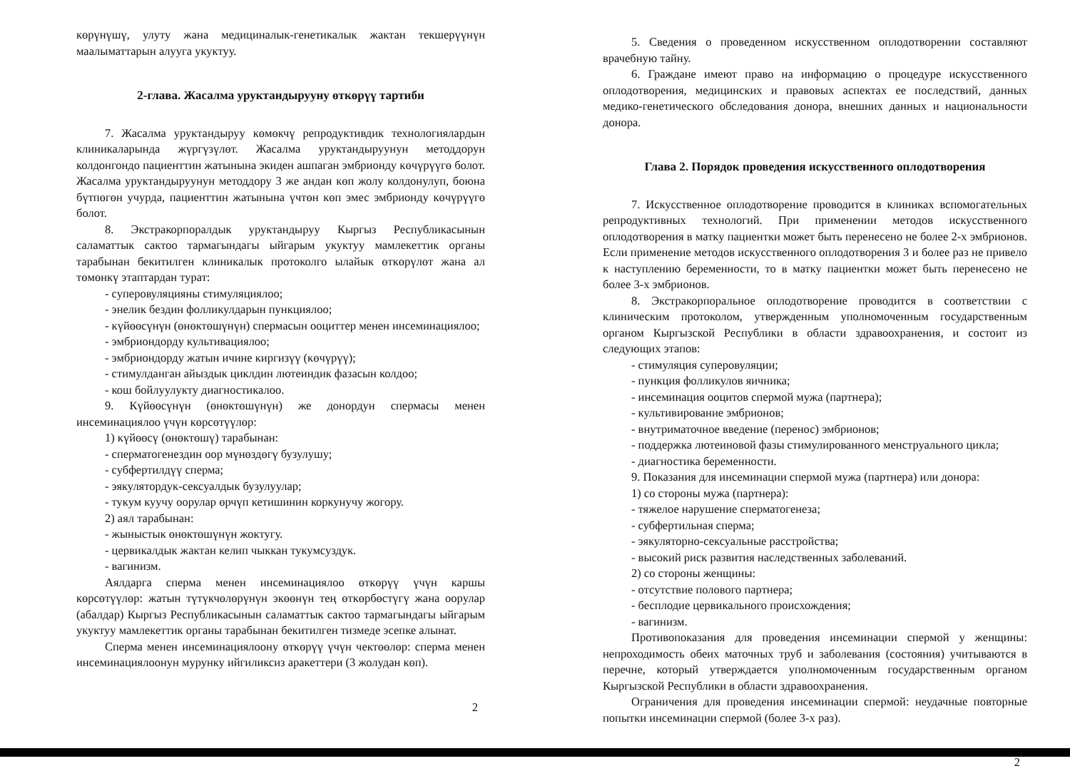көрүнүшү, улуту жана медициналык-генетикалык жактан текшерүүнүн маалыматтарын алууга укуктуу.
2-глава. Жасалма уруктандырууну өткөрүү тартиби
7. Жасалма уруктандыруу көмөкчү репродуктивдик технологиялардын клиникаларында жүргүзүлөт. Жасалма уруктандыруунун методдорун колдонгондо пациенттин жатынына экиден ашпаган эмбрионду көчүрүүгө болот. Жасалма уруктандыруунун методдору 3 же андан көп жолу колдонулуп, боюна бүтпөгөн учурда, пациенттин жатынына үчтөн көп эмес эмбрионду көчүрүүгө болот.
8. Экстракорпоралдык уруктандыруу Кыргыз Республикасынын саламаттык сактоо тармагындагы ыйгарым укуктуу мамлекеттик органы тарабынан бекитилген клиникалык протоколго ылайык өткөрүлөт жана ал төмөнкү этаптардан турат:
- суперовуляцияны стимуляциялоо;
- энелик бездин фолликулдарын пункциялоо;
- күйөөсүнүн (өнөктөшүнүн) спермасын ооциттер менен инсеминациялоо;
- эмбриондорду культивациялоо;
- эмбриондорду жатын ичине киргизүү (көчүрүү);
- стимулданган айыздык циклдин лютеиндик фазасын колдоо;
- кош бойлуулукту диагностикалоо.
9. Күйөөсүнүн (өнөктөшүнүн) же донордун спермасы менен инсеминациялоо үчүн көрсөтүүлөр:
1) күйөөсү (өнөктөшү) тарабынан:
- сперматогенездин оор мүнөздөгү бузулушу;
- субфертилдүү сперма;
- эякулятордук-сексуалдык бузулуулар;
- тукум куучу оорулар өрчүп кетишинин коркунучу жогору.
2) аял тарабынан:
- жыныстык өнөктөшүнүн жоктугу.
- цервикалдык жактан келип чыккан тукумсуздук.
- вагинизм.
Аялдарга сперма менен инсеминациялоо өткөрүү үчүн каршы көрсөтүүлөр: жатын түтүкчөлөрүнүн экөөнүн тең өткөрбөстүгү жана оорулар (абалдар) Кыргыз Республикасынын саламаттык сактоо тармагындагы ыйгарым укуктуу мамлекеттик органы тарабынан бекитилген тизмеде эсепке алынат.
Сперма менен инсеминациялоону өткөрүү үчүн чектөөлөр: сперма менен инсеминациялоонун мурунку ийгиликсиз аракеттери (3 жолудан көп).
2
5. Сведения о проведенном искусственном оплодотворении составляют врачебную тайну.
6. Граждане имеют право на информацию о процедуре искусственного оплодотворения, медицинских и правовых аспектах ее последствий, данных медико-генетического обследования донора, внешних данных и национальности донора.
Глава 2. Порядок проведения искусственного оплодотворения
7. Искусственное оплодотворение проводится в клиниках вспомогательных репродуктивных технологий. При применении методов искусственного оплодотворения в матку пациентки может быть перенесено не более 2-х эмбрионов. Если применение методов искусственного оплодотворения 3 и более раз не привело к наступлению беременности, то в матку пациентки может быть перенесено не более 3-х эмбрионов.
8. Экстракорпоральное оплодотворение проводится в соответствии с клиническим протоколом, утвержденным уполномоченным государственным органом Кыргызской Республики в области здравоохранения, и состоит из следующих этапов:
- стимуляция суперовуляции;
- пункция фолликулов яичника;
- инсеминация ооцитов спермой мужа (партнера);
- культивирование эмбрионов;
- внутриматочное введение (перенос) эмбрионов;
- поддержка лютеиновой фазы стимулированного менструального цикла;
- диагностика беременности.
9. Показания для инсеминации спермой мужа (партнера) или донора:
1) со стороны мужа (партнера):
- тяжелое нарушение сперматогенеза;
- субфертильная сперма;
- эякуляторно-сексуальные расстройства;
- высокий риск развития наследственных заболеваний.
2) со стороны женщины:
- отсутствие полового партнера;
- бесплодие цервикального происхождения;
- вагинизм.
Противопоказания для проведения инсеминации спермой у женщины: непроходимость обеих маточных труб и заболевания (состояния) учитываются в перечне, который утверждается уполномоченным государственным органом Кыргызской Республики в области здравоохранения.
Ограничения для проведения инсеминации спермой: неудачные повторные попытки инсеминации спермой (более 3-х раз).
2